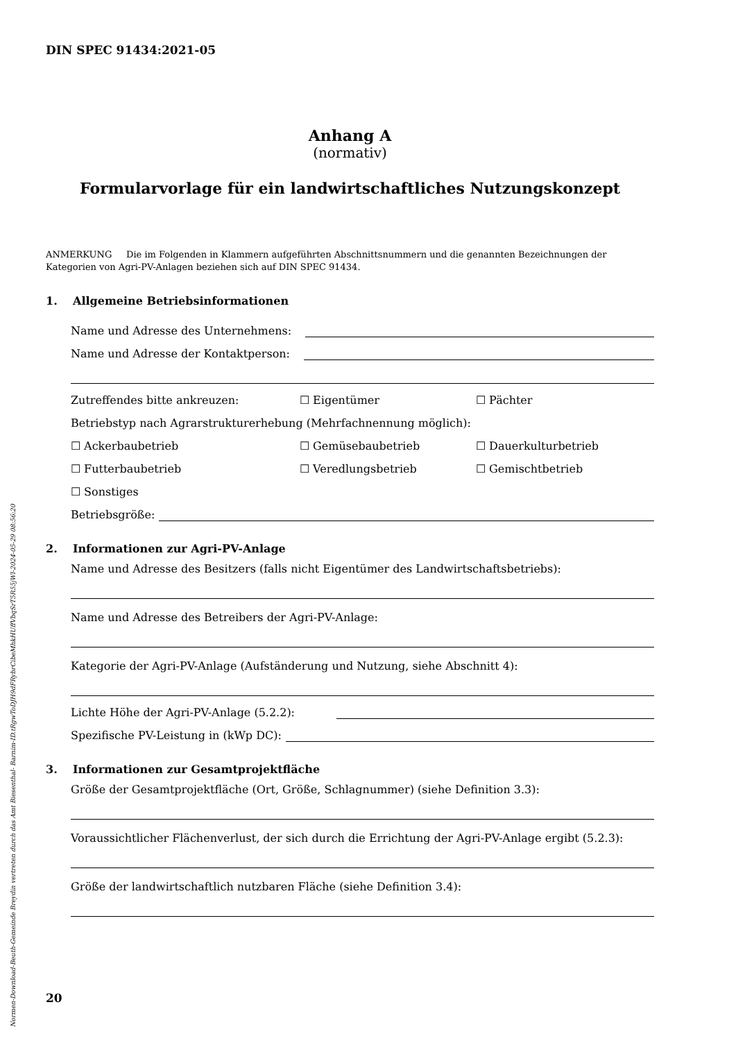DIN SPEC 91434:2021-05
Anhang A
(normativ)
Formularvorlage für ein landwirtschaftliches Nutzungskonzept
ANMERKUNG Die im Folgenden in Klammern aufgeführten Abschnittsnummern und die genannten Bezeichnungen der Kategorien von Agri-PV-Anlagen beziehen sich auf DIN SPEC 91434.
1. Allgemeine Betriebsinformationen
Name und Adresse des Unternehmens:
Name und Adresse der Kontaktperson:
Zutreffendes bitte ankreuzen: ☐ Eigentümer ☐ Pächter
Betriebstyp nach Agrarstrukturerhebung (Mehrfachnennung möglich):
☐ Ackerbaubetrieb ☐ Gemüsebaubetrieb ☐ Dauerkulturbetrieb
☐ Futterbaubetrieb ☐ Veredlungsbetrieb ☐ Gemischtbetrieb
☐ Sonstiges
Betriebsgröße:
2. Informationen zur Agri-PV-Anlage
Name und Adresse des Besitzers (falls nicht Eigentümer des Landwirtschaftsbetriebs):
Name und Adresse des Betreibers der Agri-PV-Anlage:
Kategorie der Agri-PV-Anlage (Aufständerung und Nutzung, siehe Abschnitt 4):
Lichte Höhe der Agri-PV-Anlage (5.2.2):
Spezifische PV-Leistung in (kWp DC):
3. Informationen zur Gesamtprojektfläche
Größe der Gesamtprojektfläche (Ort, Größe, Schlagnummer) (siehe Definition 3.3):
Voraussichtlicher Flächenverlust, der sich durch die Errichtung der Agri-PV-Anlage ergibt (5.2.3):
Größe der landwirtschaftlich nutzbaren Fläche (siehe Definition 3.4):
20
Normen-Download-Beuth-Gemeinde Breydin vertreten durch das Amt Biesenthal- Barnim-ID.tRgwToDJH9dFRybrCibeMhkHUffVbqSrT5R55jWl-2024-05-29 08:56:20